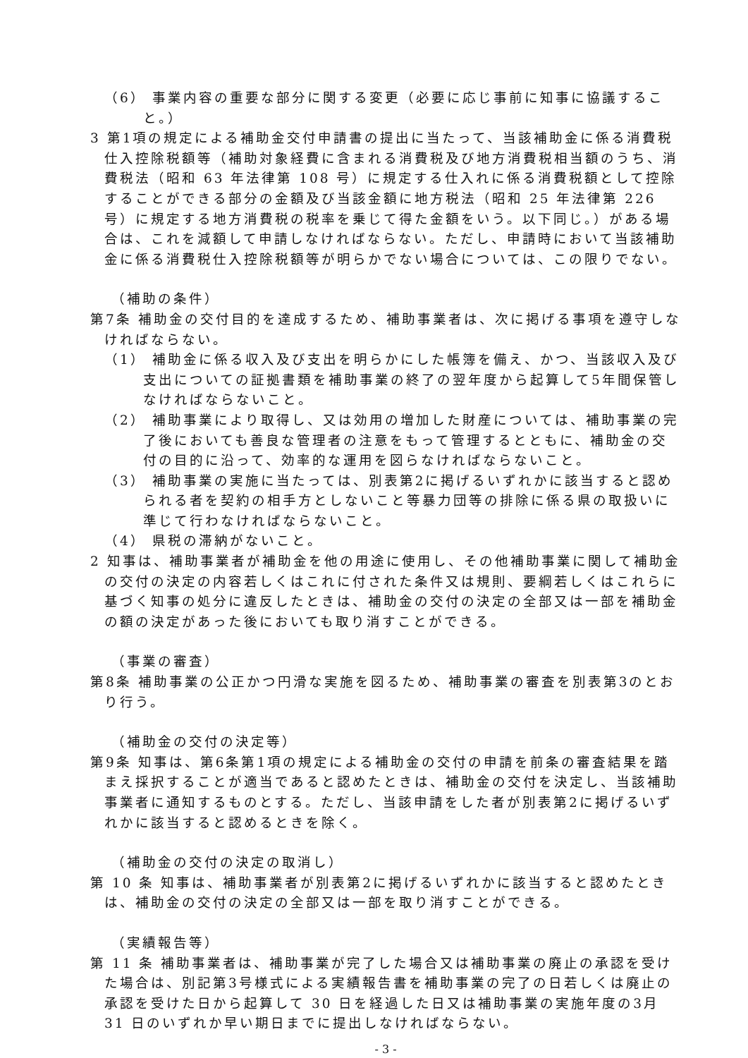（6） 事業内容の重要な部分に関する変更（必要に応じ事前に知事に協議すること。）
3 第1項の規定による補助金交付申請書の提出に当たって、当該補助金に係る消費税仕入控除税額等（補助対象経費に含まれる消費税及び地方消費税相当額のうち、消費税法（昭和 63 年法律第 108 号）に規定する仕入れに係る消費税額として控除することができる部分の金額及び当該金額に地方税法（昭和 25 年法律第 226 号）に規定する地方消費税の税率を乗じて得た金額をいう。以下同じ。）がある場合は、これを減額して申請しなければならない。ただし、申請時において当該補助金に係る消費税仕入控除税額等が明らかでない場合については、この限りでない。
（補助の条件）
第7条 補助金の交付目的を達成するため、補助事業者は、次に掲げる事項を遵守しなければならない。
（1） 補助金に係る収入及び支出を明らかにした帳簿を備え、かつ、当該収入及び支出についての証拠書類を補助事業の終了の翌年度から起算して5年間保管しなければならないこと。
（2） 補助事業により取得し、又は効用の増加した財産については、補助事業の完了後においても善良な管理者の注意をもって管理するとともに、補助金の交付の目的に沿って、効率的な運用を図らなければならないこと。
（3） 補助事業の実施に当たっては、別表第2に掲げるいずれかに該当すると認められる者を契約の相手方としないこと等暴力団等の排除に係る県の取扱いに準じて行わなければならないこと。
（4） 県税の滞納がないこと。
2 知事は、補助事業者が補助金を他の用途に使用し、その他補助事業に関して補助金の交付の決定の内容若しくはこれに付された条件又は規則、要綱若しくはこれらに基づく知事の処分に違反したときは、補助金の交付の決定の全部又は一部を補助金の額の決定があった後においても取り消すことができる。
（事業の審査）
第8条 補助事業の公正かつ円滑な実施を図るため、補助事業の審査を別表第3のとおり行う。
（補助金の交付の決定等）
第9条 知事は、第6条第1項の規定による補助金の交付の申請を前条の審査結果を踏まえ採択することが適当であると認めたときは、補助金の交付を決定し、当該補助事業者に通知するものとする。ただし、当該申請をした者が別表第2に掲げるいずれかに該当すると認めるときを除く。
（補助金の交付の決定の取消し）
第 10 条 知事は、補助事業者が別表第2に掲げるいずれかに該当すると認めたときは、補助金の交付の決定の全部又は一部を取り消すことができる。
（実績報告等）
第 11 条 補助事業者は、補助事業が完了した場合又は補助事業の廃止の承認を受けた場合は、別記第3号様式による実績報告書を補助事業の完了の日若しくは廃止の承認を受けた日から起算して 30 日を経過した日又は補助事業の実施年度の3月 31 日のいずれか早い期日までに提出しなければならない。
- 3 -